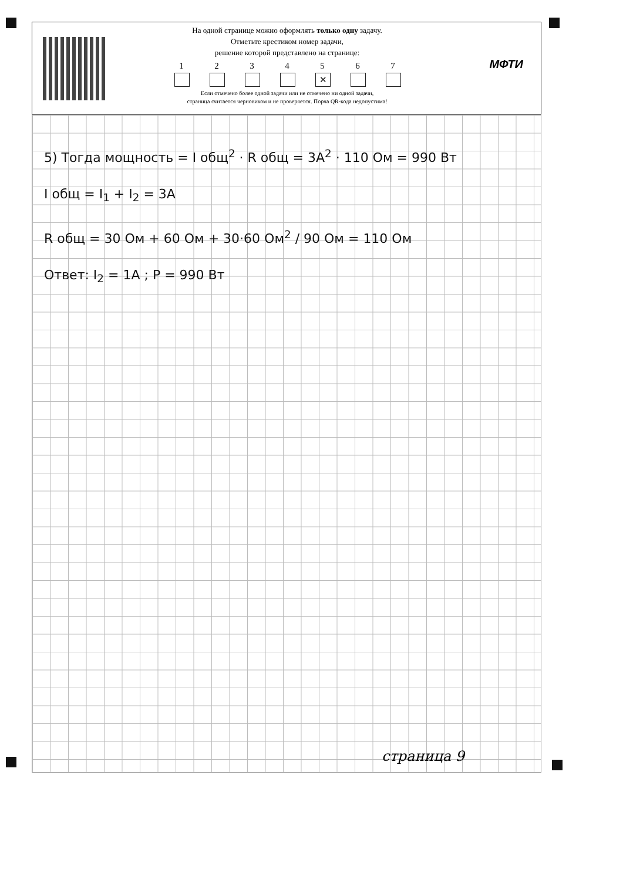На одной странице можно оформлять только одну задачу.
Отметьте крестиком номер задачи,
решение которой представлено на странице:
1 2 3 4 5
✕
6 7
Если отмечено более одной задачи или не отмечено ни одной задачи,
страница считается черновиком и не проверяется. Порча QR-кода недопустима!
МФТИ
5) Тогда мощность = I общ<sup>2</sup> · R общ = 3A<sup>2</sup> · 110 Ом = 990 Вт
I общ = I<sub>1</sub> + I<sub>2</sub> = 3A
R общ = 30 Ом + 60 Ом + 30·60 Ом<sup>2</sup> / 90 Ом = 110 Ом
Ответ: I<sub>2</sub> = 1A ; P = 990 Вт
страница 9